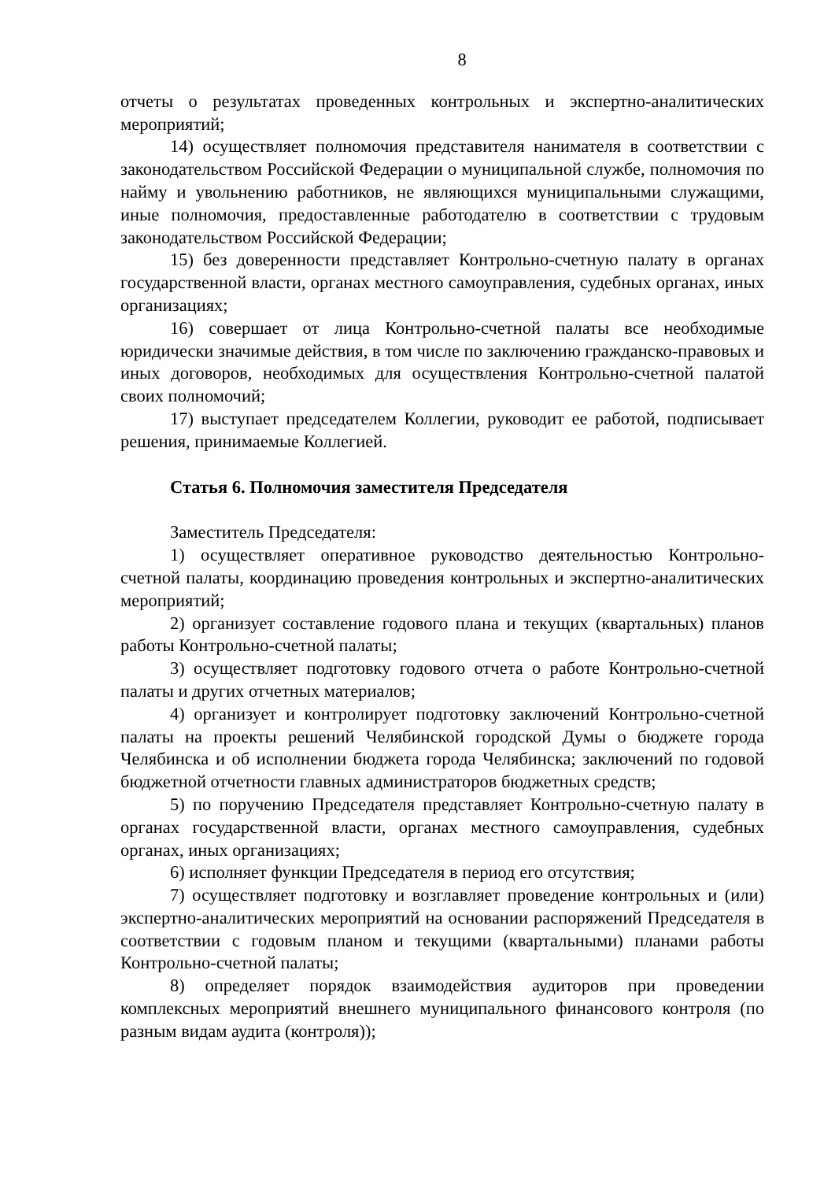8
отчеты о результатах проведенных контрольных и экспертно-аналитических мероприятий;
14) осуществляет полномочия представителя нанимателя в соответствии с законодательством Российской Федерации о муниципальной службе, полномочия по найму и увольнению работников, не являющихся муниципальными служащими, иные полномочия, предоставленные работодателю в соответствии с трудовым законодательством Российской Федерации;
15) без доверенности представляет Контрольно-счетную палату в органах государственной власти, органах местного самоуправления, судебных органах, иных организациях;
16) совершает от лица Контрольно-счетной палаты все необходимые юридически значимые действия, в том числе по заключению гражданско-правовых и иных договоров, необходимых для осуществления Контрольно-счетной палатой своих полномочий;
17) выступает председателем Коллегии, руководит ее работой, подписывает решения, принимаемые Коллегией.
Статья 6. Полномочия заместителя Председателя
Заместитель Председателя:
1) осуществляет оперативное руководство деятельностью Контрольно-счетной палаты, координацию проведения контрольных и экспертно-аналитических мероприятий;
2) организует составление годового плана и текущих (квартальных) планов работы Контрольно-счетной палаты;
3) осуществляет подготовку годового отчета о работе Контрольно-счетной палаты и других отчетных материалов;
4) организует и контролирует подготовку заключений Контрольно-счетной палаты на проекты решений Челябинской городской Думы о бюджете города Челябинска и об исполнении бюджета города Челябинска; заключений по годовой бюджетной отчетности главных администраторов бюджетных средств;
5) по поручению Председателя представляет Контрольно-счетную палату в органах государственной власти, органах местного самоуправления, судебных органах, иных организациях;
6) исполняет функции Председателя в период его отсутствия;
7) осуществляет подготовку и возглавляет проведение контрольных и (или) экспертно-аналитических мероприятий на основании распоряжений Председателя в соответствии с годовым планом и текущими (квартальными) планами работы Контрольно-счетной палаты;
8) определяет порядок взаимодействия аудиторов при проведении комплексных мероприятий внешнего муниципального финансового контроля (по разным видам аудита (контроля));